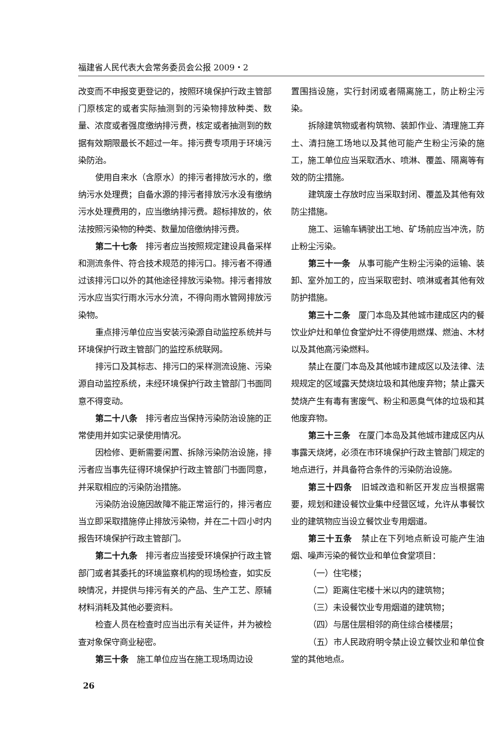福建省人民代表大会常务委员会公报 2009・2
改变而不申报变更登记的，按照环境保护行政主管部门原核定的或者实际抽测到的污染物排放种类、数量、浓度或者强度缴纳排污费，核定或者抽测到的数据有效期限最长不超过一年。排污费专项用于环境污染防治。
使用自来水（含原水）的排污者排放污水的，缴纳污水处理费；自备水源的排污者排放污水没有缴纳污水处理费用的，应当缴纳排污费。超标排放的，依法按照污染物的种类、数量加倍缴纳排污费。
第二十七条　排污者应当按照规定建设具备采样和测流条件、符合技术规范的排污口。排污者不得通过该排污口以外的其他途径排放污染物。排污者排放污水应当实行雨水污水分流，不得向雨水管网排放污染物。
重点排污单位应当安装污染源自动监控系统并与环境保护行政主管部门的监控系统联网。
排污口及其标志、排污口的采样测流设施、污染源自动监控系统，未经环境保护行政主管部门书面同意不得变动。
第二十八条　排污者应当保持污染防治设施的正常使用并如实记录使用情况。
因检修、更新需要闲置、拆除污染防治设施，排污者应当事先征得环境保护行政主管部门书面同意，并采取相应的污染防治措施。
污染防治设施因故障不能正常运行的，排污者应当立即采取措施停止排放污染物，并在二十四小时内报告环境保护行政主管部门。
第二十九条　排污者应当接受环境保护行政主管部门或者其委托的环境监察机构的现场检查，如实反映情况，并提供与排污有关的产品、生产工艺、原辅材料消耗及其他必要资料。
检查人员在检查时应当出示有关证件，并为被检查对象保守商业秘密。
第三十条　施工单位应当在施工现场周边设
置围挡设施，实行封闭或者隔离施工，防止粉尘污染。
拆除建筑物或者构筑物、装卸作业、清理施工弃土、清扫施工场地以及其他可能产生粉尘污染的施工，施工单位应当采取洒水、喷淋、覆盖、隔离等有效的防尘措施。
建筑废土存放时应当采取封闭、覆盖及其他有效防尘措施。
施工、运输车辆驶出工地、矿场前应当冲洗，防止粉尘污染。
第三十一条　从事可能产生粉尘污染的运输、装卸、室外加工的，应当采取密封、喷淋或者其他有效防护措施。
第三十二条　厦门本岛及其他城市建成区内的餐饮业炉灶和单位食堂炉灶不得使用燃煤、燃油、木材以及其他高污染燃料。
禁止在厦门本岛及其他城市建成区以及法律、法规规定的区域露天焚烧垃圾和其他废弃物；禁止露天焚烧产生有毒有害废气、粉尘和恶臭气体的垃圾和其他废弃物。
第三十三条　在厦门本岛及其他城市建成区内从事露天烧烤，必须在市环境保护行政主管部门规定的地点进行，并具备符合条件的污染防治设施。
第三十四条　旧城改造和新区开发应当根据需要，规划和建设餐饮业集中经营区域，允许从事餐饮业的建筑物应当设立餐饮业专用烟道。
第三十五条　禁止在下列地点新设可能产生油烟、噪声污染的餐饮业和单位食堂项目：
（一）住宅楼；
（二）距离住宅楼十米以内的建筑物；
（三）未设餐饮业专用烟道的建筑物；
（四）与居住层相邻的商住综合楼楼层；
（五）市人民政府明令禁止设立餐饮业和单位食堂的其他地点。
26